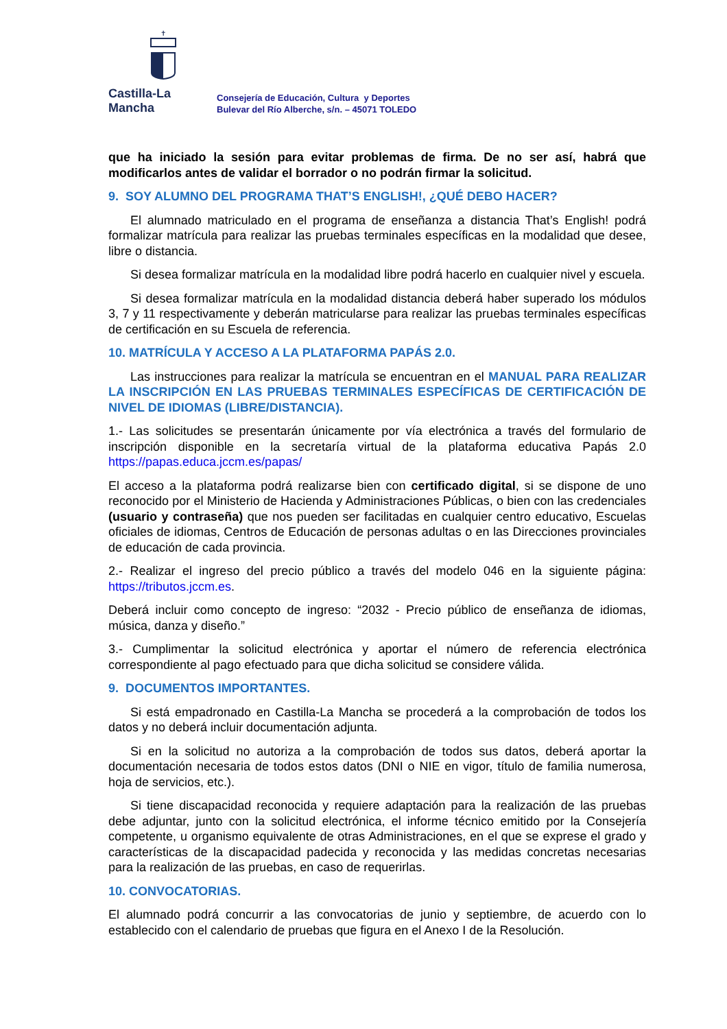✝
Castilla-La Mancha
Consejería de Educación, Cultura y Deportes
Bulevar del Río Alberche, s/n. – 45071 TOLEDO
que ha iniciado la sesión para evitar problemas de firma. De no ser así, habrá que modificarlos antes de validar el borrador o no podrán firmar la solicitud.
9. SOY ALUMNO DEL PROGRAMA THAT’S ENGLISH!, ¿QUÉ DEBO HACER?
El alumnado matriculado en el programa de enseñanza a distancia That’s English! podrá formalizar matrícula para realizar las pruebas terminales específicas en la modalidad que desee, libre o distancia.
Si desea formalizar matrícula en la modalidad libre podrá hacerlo en cualquier nivel y escuela.
Si desea formalizar matrícula en la modalidad distancia deberá haber superado los módulos 3, 7 y 11 respectivamente y deberán matricularse para realizar las pruebas terminales específicas de certificación en su Escuela de referencia.
10. MATRÍCULA Y ACCESO A LA PLATAFORMA PAPÁS 2.0.
Las instrucciones para realizar la matrícula se encuentran en el MANUAL PARA REALIZAR LA INSCRIPCIÓN EN LAS PRUEBAS TERMINALES ESPECÍFICAS DE CERTIFICACIÓN DE NIVEL DE IDIOMAS (LIBRE/DISTANCIA).
1.- Las solicitudes se presentarán únicamente por vía electrónica a través del formulario de inscripción disponible en la secretaría virtual de la plataforma educativa Papás 2.0 https://papas.educa.jccm.es/papas/
El acceso a la plataforma podrá realizarse bien con certificado digital, si se dispone de uno reconocido por el Ministerio de Hacienda y Administraciones Públicas, o bien con las credenciales (usuario y contraseña) que nos pueden ser facilitadas en cualquier centro educativo, Escuelas oficiales de idiomas, Centros de Educación de personas adultas o en las Direcciones provinciales de educación de cada provincia.
2.- Realizar el ingreso del precio público a través del modelo 046 en la siguiente página: https://tributos.jccm.es.
Deberá incluir como concepto de ingreso: “2032 - Precio público de enseñanza de idiomas, música, danza y diseño.”
3.- Cumplimentar la solicitud electrónica y aportar el número de referencia electrónica correspondiente al pago efectuado para que dicha solicitud se considere válida.
9. DOCUMENTOS IMPORTANTES.
Si está empadronado en Castilla-La Mancha se procederá a la comprobación de todos los datos y no deberá incluir documentación adjunta.
Si en la solicitud no autoriza a la comprobación de todos sus datos, deberá aportar la documentación necesaria de todos estos datos (DNI o NIE en vigor, título de familia numerosa, hoja de servicios, etc.).
Si tiene discapacidad reconocida y requiere adaptación para la realización de las pruebas debe adjuntar, junto con la solicitud electrónica, el informe técnico emitido por la Consejería competente, u organismo equivalente de otras Administraciones, en el que se exprese el grado y características de la discapacidad padecida y reconocida y las medidas concretas necesarias para la realización de las pruebas, en caso de requerirlas.
10. CONVOCATORIAS.
El alumnado podrá concurrir a las convocatorias de junio y septiembre, de acuerdo con lo establecido con el calendario de pruebas que figura en el Anexo I de la Resolución.